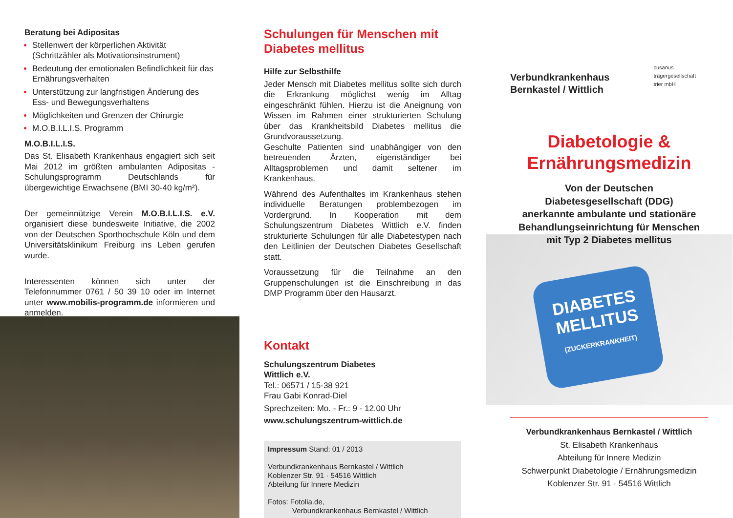Beratung bei Adipositas
Stellenwert der körperlichen Aktivität (Schrittzähler als Motivationsinstrument)
Bedeutung der emotionalen Befindlichkeit für das Ernährungsverhalten
Unterstützung zur langfristigen Änderung des Ess- und Bewegungsverhaltens
Möglichkeiten und Grenzen der Chirurgie
M.O.B.I.L.I.S. Programm
M.O.B.I.L.I.S.
Das St. Elisabeth Krankenhaus engagiert sich seit Mai 2012 im größten ambulanten Adipositas - Schulungsprogramm Deutschlands für übergewichtige Erwachsene (BMI 30-40 kg/m²).
Der gemeinnützige Verein M.O.B.I.L.I.S. e.V. organisiert diese bundesweite Initiative, die 2002 von der Deutschen Sporthochschule Köln und dem Universitätsklinikum Freiburg ins Leben gerufen wurde.
Interessenten können sich unter der Telefonnummer 0761 / 50 39 10 oder im Internet unter www.mobilis-programm.de informieren und anmelden.
Schulungen für Menschen mit Diabetes mellitus
Hilfe zur Selbsthilfe
Jeder Mensch mit Diabetes mellitus sollte sich durch die Erkrankung möglichst wenig im Alltag eingeschränkt fühlen. Hierzu ist die Aneignung von Wissen im Rahmen einer strukturierten Schulung über das Krankheitsbild Diabetes mellitus die Grundvoraussetzung.
Geschulte Patienten sind unabhängiger von den betreuenden Ärzten, eigenständiger bei Alltagsproblemen und damit seltener im Krankenhaus.
Während des Aufenthaltes im Krankenhaus stehen individuelle Beratungen problembezogen im Vordergrund. In Kooperation mit dem Schulungszentrum Diabetes Wittlich e.V. finden strukturierte Schulungen für alle Diabetestypen nach den Leitlinien der Deutschen Diabetes Gesellschaft statt.
Voraussetzung für die Teilnahme an den Gruppenschulungen ist die Einschreibung in das DMP Programm über den Hausarzt.
Kontakt
Schulungszentrum Diabetes
Wittlich e.V.
Tel.: 06571 / 15-38 921
Frau Gabi Konrad-Diel
Sprechzeiten: Mo. - Fr.: 9 - 12.00 Uhr
www.schulungszentrum-wittlich.de
Impressum Stand: 01 / 2013
Verbundkrankenhaus Bernkastel / Wittlich
Koblenzer Str. 91 · 54516 Wittlich
Abteilung für Innere Medizin
Fotos: Fotolia.de,
Verbundkrankenhaus Bernkastel / Wittlich
Verbundkrankenhaus
Bernkastel / Wittlich
cusanus
trägergesellschaft
trier mbH
Diabetologie &
Ernährungsmedizin
Von der Deutschen
Diabetesgesellschaft (DDG)
anerkannte ambulante und stationäre
Behandlungseinrichtung für Menschen
mit Typ 2 Diabetes mellitus
DIABETES
MELLITUS
(ZUCKERKRANKHEIT)
Verbundkrankenhaus Bernkastel / Wittlich
St. Elisabeth Krankenhaus
Abteilung für Innere Medizin
Schwerpunkt Diabetologie / Ernährungsmedizin
Koblenzer Str. 91 · 54516 Wittlich